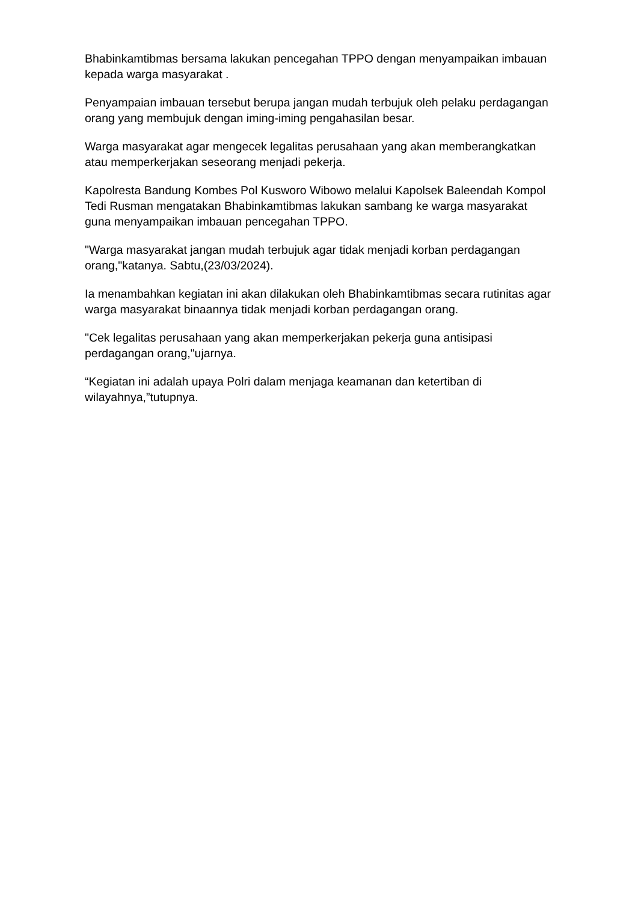Bhabinkamtibmas bersama lakukan pencegahan TPPO dengan menyampaikan imbauan kepada warga masyarakat .
Penyampaian imbauan tersebut berupa jangan mudah terbujuk oleh pelaku perdagangan orang yang membujuk dengan iming-iming pengahasilan besar.
Warga masyarakat agar mengecek legalitas perusahaan yang akan memberangkatkan atau memperkerjakan seseorang menjadi pekerja.
Kapolresta Bandung Kombes Pol Kusworo Wibowo melalui Kapolsek Baleendah Kompol Tedi Rusman mengatakan Bhabinkamtibmas lakukan sambang ke warga masyarakat guna menyampaikan imbauan pencegahan TPPO.
"Warga masyarakat jangan mudah terbujuk agar tidak menjadi korban perdagangan orang,"katanya. Sabtu,(23/03/2024).
Ia menambahkan kegiatan ini akan dilakukan oleh Bhabinkamtibmas secara rutinitas agar warga masyarakat binaannya tidak menjadi korban perdagangan orang.
"Cek legalitas perusahaan yang akan memperkerjakan pekerja guna antisipasi perdagangan orang,"ujarnya.
“Kegiatan ini adalah upaya Polri dalam menjaga keamanan dan ketertiban di wilayahnya,”tutupnya.